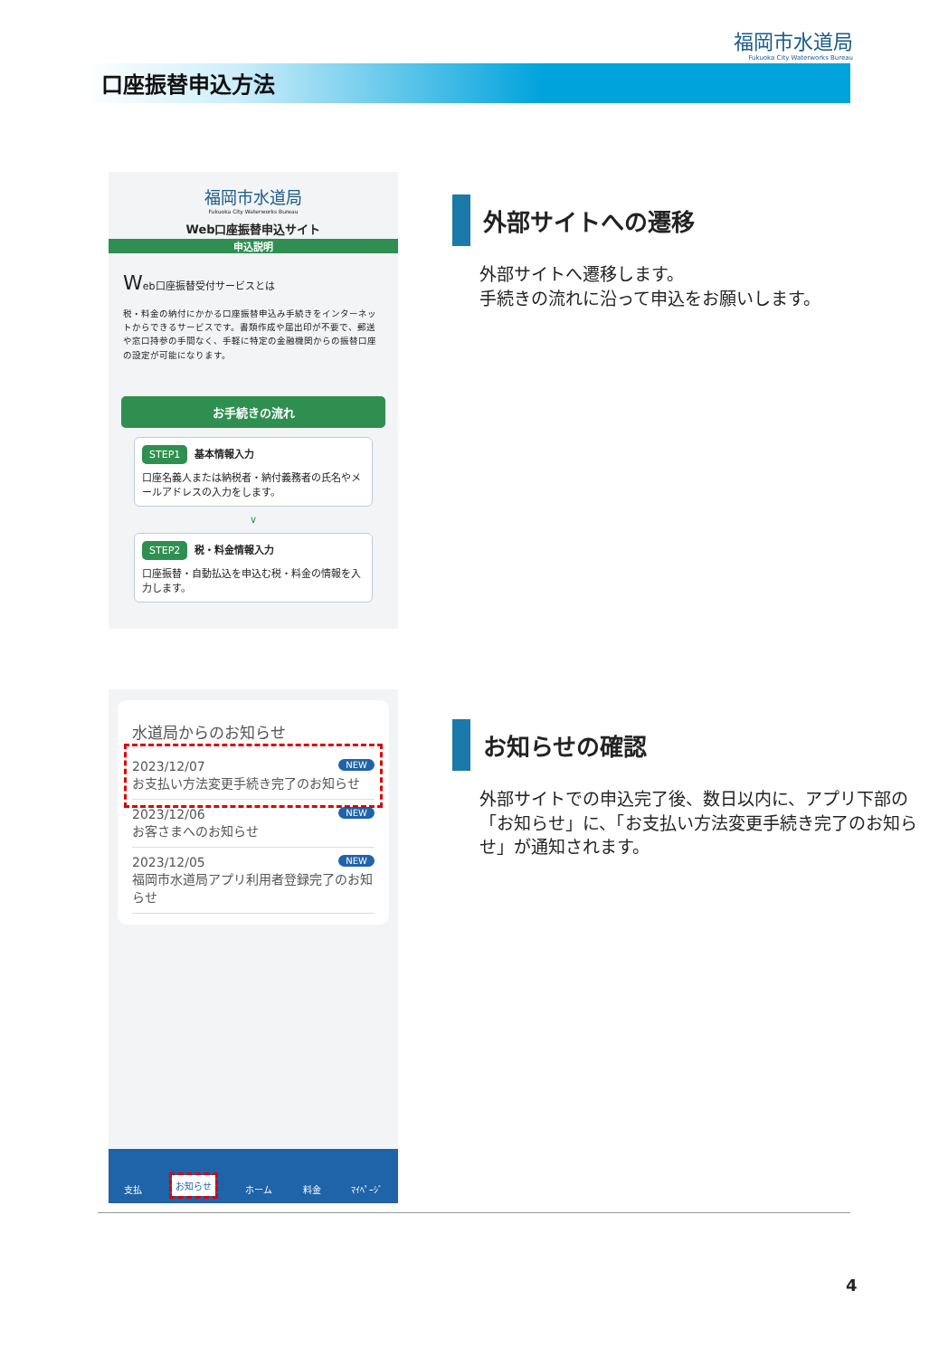福岡市水道局
Fukuoka City Waterworks Bureau
口座振替申込方法
福岡市水道局
Fukuoka City Waterworks Bureau
Web口座振替申込サイト
申込説明
Web口座振替受付サービスとは
税・料金の納付にかかる口座振替申込み手続きをインターネットからできるサービスです。書類作成や届出印が不要で、郵送や窓口持参の手間なく、手軽に特定の金融機関からの振替口座の設定が可能になります。
お手続きの流れ
STEP1 基本情報入力
口座名義人または納税者・納付義務者の氏名やメールアドレスの入力をします。
∨
STEP2 税・料金情報入力
口座振替・自動払込を申込む税・料金の情報を入力します。
外部サイトへの遷移
外部サイトへ遷移します。
手続きの流れに沿って申込をお願いします。
水道局からのお知らせ
2023/12/07 NEW
お支払い方法変更手続き完了のお知らせ
2023/12/06 NEW
お客さまへのお知らせ
2023/12/05 NEW
福岡市水道局アプリ利用者登録完了のお知らせ
支払 お知らせ ホーム 料金 ﾏｲﾍﾟｰｼﾞ
お知らせの確認
外部サイトでの申込完了後、数日以内に、アプリ下部の「お知らせ」に、「お支払い方法変更手続き完了のお知らせ」が通知されます。
4